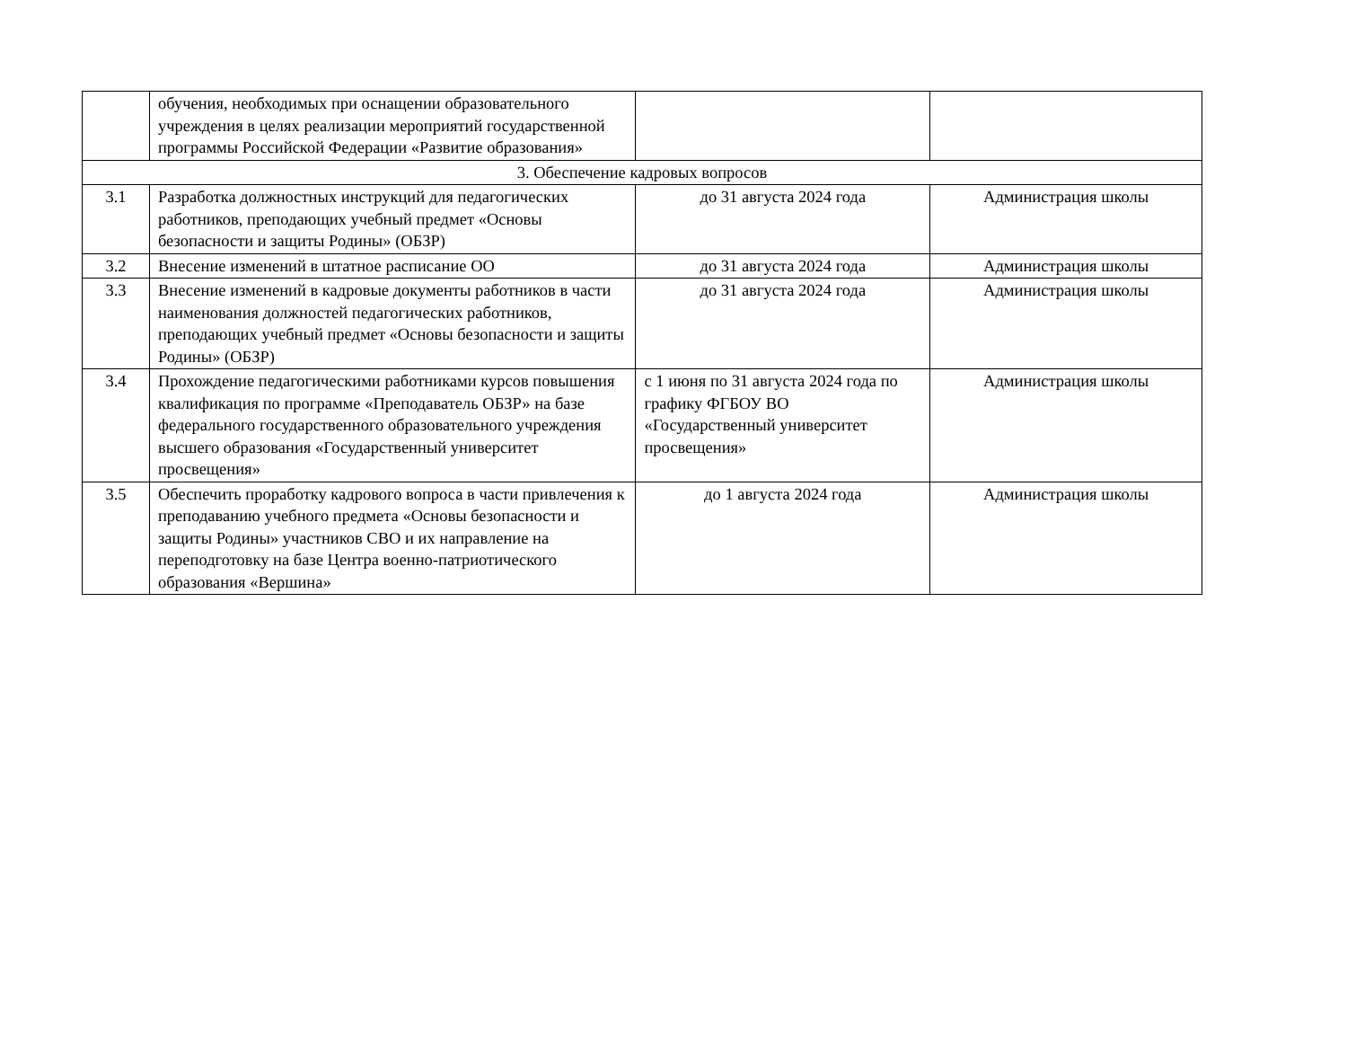| | обучения, необходимых при оснащении образовательного учреждения в целях реализации мероприятий государственной программы Российской Федерации «Развитие образования» | | |
| 3. Обеспечение кадровых вопросов | | | |
| 3.1 | Разработка должностных инструкций для педагогических работников, преподающих учебный предмет «Основы безопасности и защиты Родины» (ОБЗР) | до 31 августа 2024 года | Администрация школы |
| 3.2 | Внесение изменений в штатное расписание ОО | до 31 августа 2024 года | Администрация школы |
| 3.3 | Внесение изменений в кадровые документы работников в части наименования должностей педагогических работников, преподающих учебный предмет «Основы безопасности и защиты Родины» (ОБЗР) | до 31 августа 2024 года | Администрация школы |
| 3.4 | Прохождение педагогическими работниками курсов повышения квалификация по программе «Преподаватель ОБЗР» на базе федерального государственного образовательного учреждения высшего образования «Государственный университет просвещения» | с 1 июня по 31 августа 2024 года по графику ФГБОУ ВО «Государственный университет просвещения» | Администрация школы |
| 3.5 | Обеспечить проработку кадрового вопроса в части привлечения к преподаванию учебного предмета «Основы безопасности и защиты Родины» участников СВО и их направление на переподготовку на базе Центра военно-патриотического образования «Вершина» | до 1 августа 2024 года | Администрация школы |